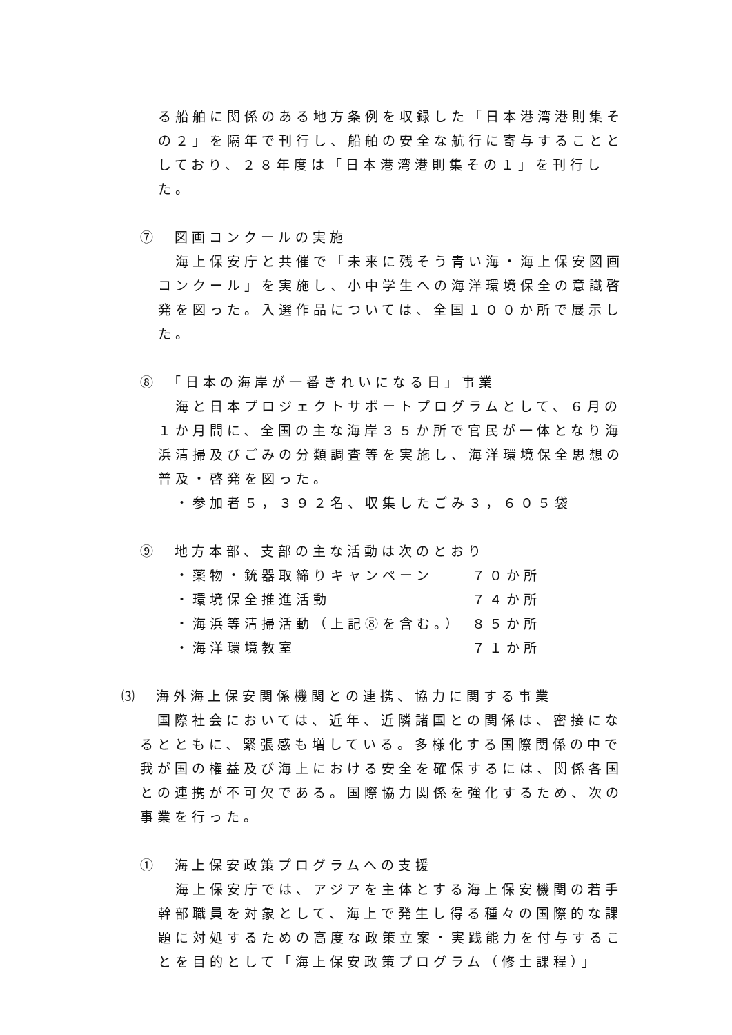る船舶に関係のある地方条例を収録した「日本港湾港則集その２」を隔年で刊行し、船舶の安全な航行に寄与することとしており、２８年度は「日本港湾港則集その１」を刊行した。
⑦　図画コンクールの実施
海上保安庁と共催で「未来に残そう青い海・海上保安図画コンクール」を実施し、小中学生への海洋環境保全の意識啓発を図った。入選作品については、全国１００か所で展示した。
⑧　「日本の海岸が一番きれいになる日」事業
海と日本プロジェクトサポートプログラムとして、６月の１か月間に、全国の主な海岸３５か所で官民が一体となり海浜清掃及びごみの分類調査等を実施し、海洋環境保全思想の普及・啓発を図った。
・参加者５，３９２名、収集したごみ３，６０５袋
⑨　地方本部、支部の主な活動は次のとおり
・薬物・銃器取締りキャンペーン ７０か所
・環境保全推進活動 ７４か所
・海浜等清掃活動（上記⑧を含む。） ８５か所
・海洋環境教室 ７１か所
⑶　海外海上保安関係機関との連携、協力に関する事業
国際社会においては、近年、近隣諸国との関係は、密接になるとともに、緊張感も増している。多様化する国際関係の中で我が国の権益及び海上における安全を確保するには、関係各国との連携が不可欠である。国際協力関係を強化するため、次の事業を行った。
①　海上保安政策プログラムへの支援
海上保安庁では、アジアを主体とする海上保安機関の若手幹部職員を対象として、海上で発生し得る種々の国際的な課題に対処するための高度な政策立案・実践能力を付与することを目的として「海上保安政策プログラム（修士課程）」